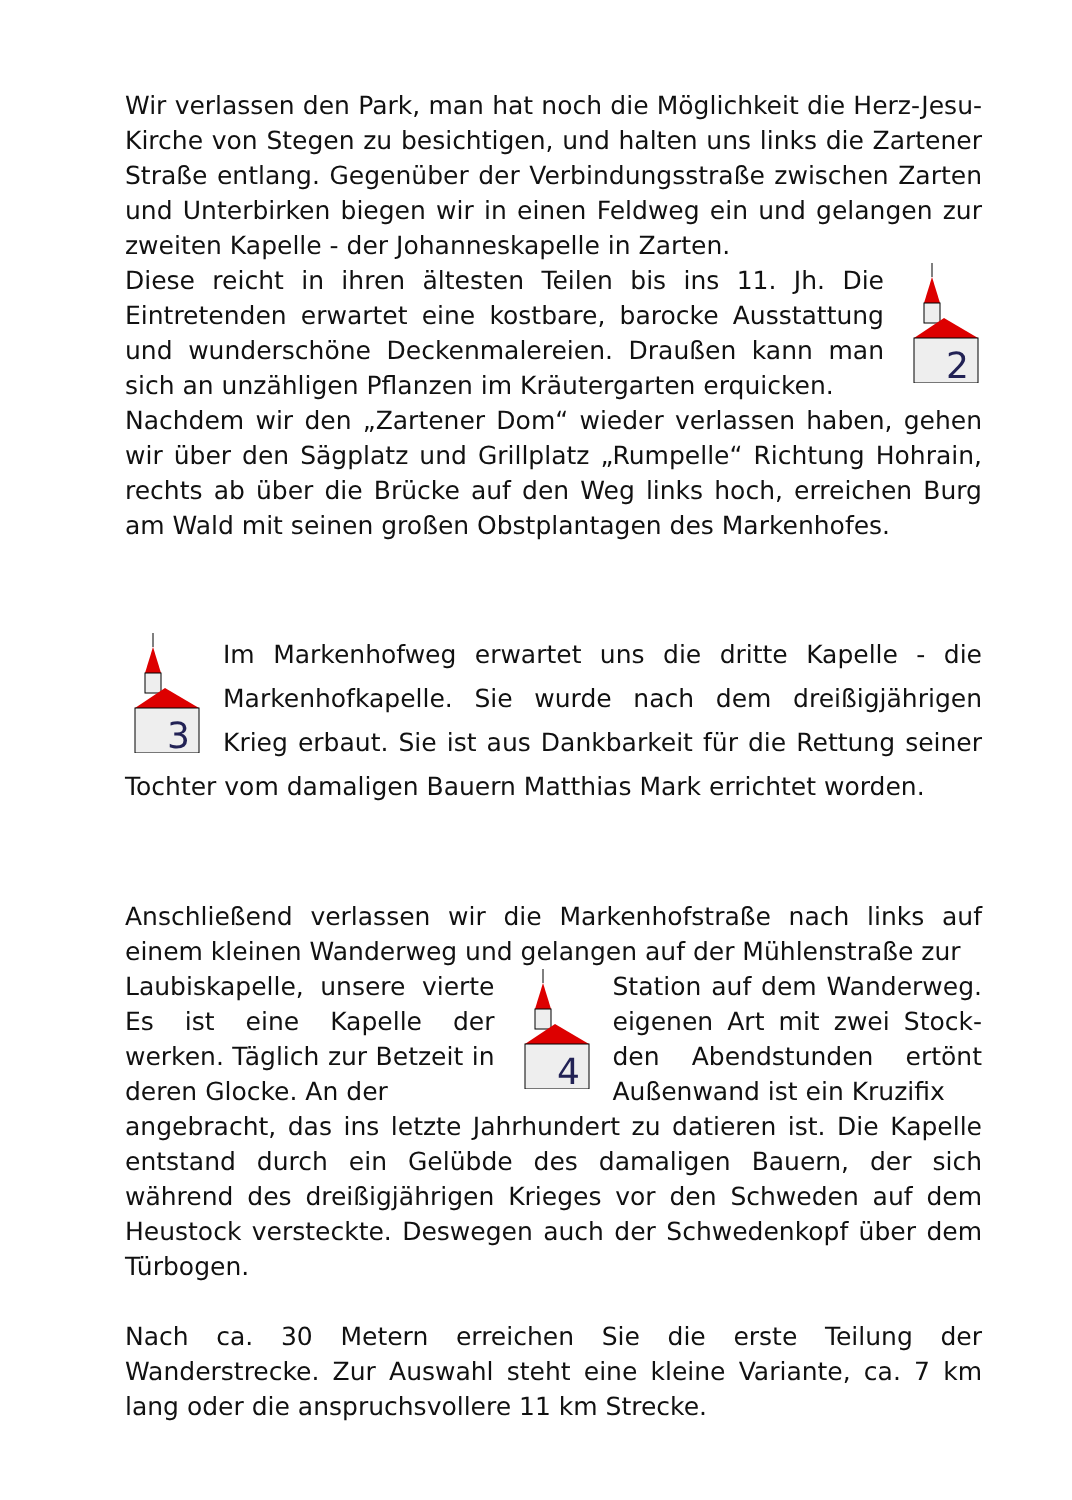Wir verlassen den Park, man hat noch die Möglichkeit die Herz-Jesu-Kirche von Stegen zu besichtigen, und halten uns links die Zartener Straße entlang. Gegenüber der Verbindungsstraße zwischen Zarten und Unterbirken biegen wir in einen Feldweg ein und gelangen zur zweiten Kapelle - der Johanneskapelle in Zarten.
2
Diese reicht in ihren ältesten Teilen bis ins 11. Jh. Die Eintretenden erwartet eine kostbare, barocke Ausstattung und wunderschöne Deckenmalereien. Draußen kann man sich an unzähligen Pflanzen im Kräutergarten erquicken.
Nachdem wir den „Zartener Dom“ wieder verlassen haben, gehen wir über den Sägplatz und Grillplatz „Rumpelle“ Richtung Hohrain, rechts ab über die Brücke auf den Weg links hoch, erreichen Burg am Wald mit seinen großen Obstplantagen des Markenhofes.
3
Im Markenhofweg erwartet uns die dritte Kapelle - die Markenhofkapelle. Sie wurde nach dem dreißigjährigen Krieg erbaut. Sie ist aus Dankbarkeit für die Rettung seiner Tochter vom damaligen Bauern Matthias Mark errichtet worden.
Anschließend verlassen wir die Markenhofstraße nach links auf einem kleinen Wanderweg und gelangen auf der Mühlenstraße zur
Laubiskapelle, unsere vierte Es ist eine Kapelle der werken. Täglich zur Betzeit in deren Glocke. An der
4
Station auf dem Wanderweg. eigenen Art mit zwei Stock-den Abendstunden ertönt Außenwand ist ein Kruzifix
angebracht, das ins letzte Jahrhundert zu datieren ist. Die Kapelle entstand durch ein Gelübde des damaligen Bauern, der sich während des dreißigjährigen Krieges vor den Schweden auf dem Heustock versteckte. Deswegen auch der Schwedenkopf über dem Türbogen.
Nach ca. 30 Metern erreichen Sie die erste Teilung der Wanderstrecke. Zur Auswahl steht eine kleine Variante, ca. 7 km lang oder die anspruchsvollere 11 km Strecke.